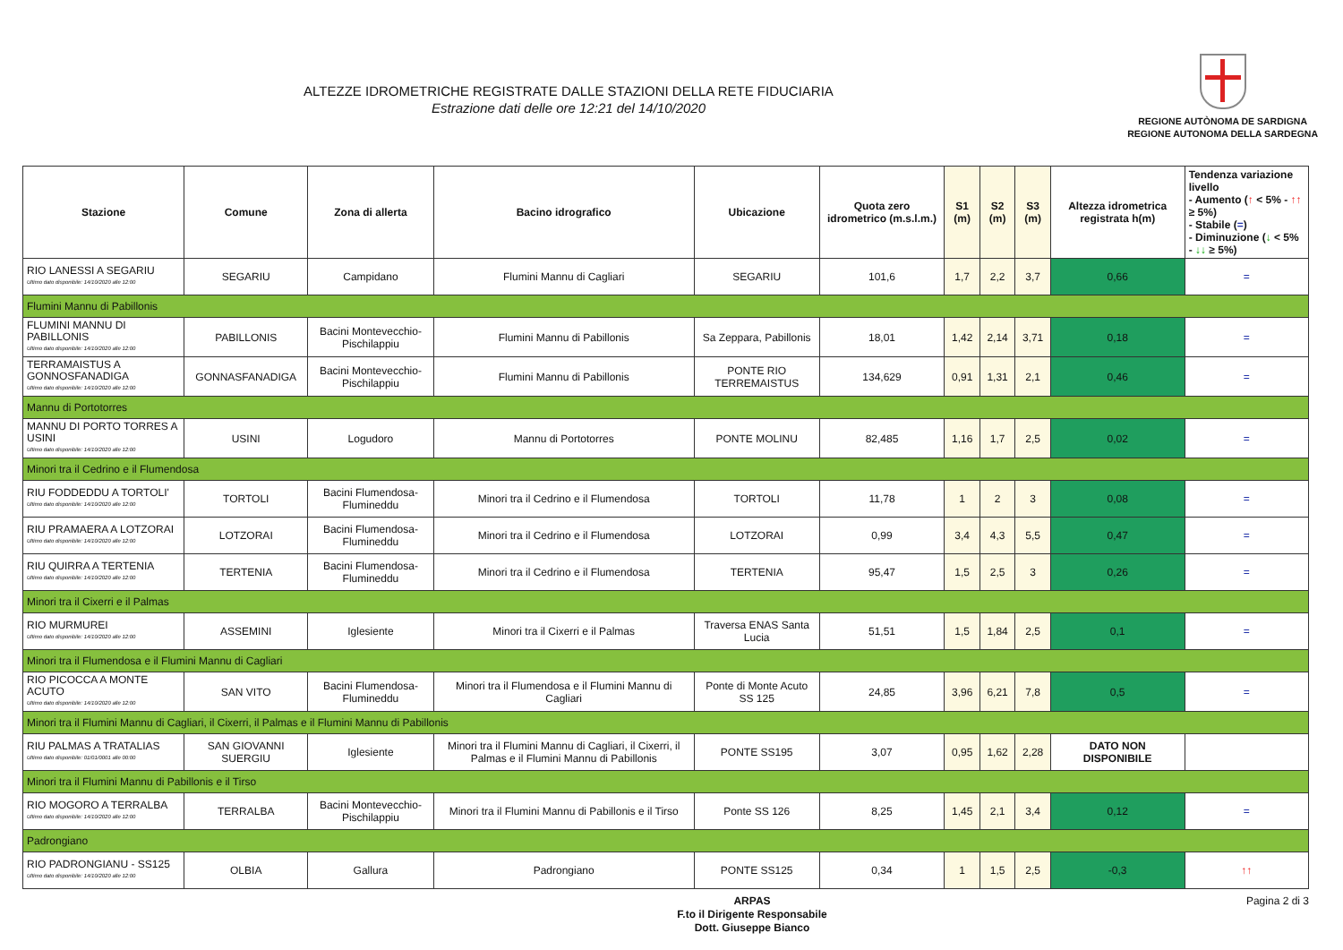ALTEZZE IDROMETRICHE REGISTRATE DALLE STAZIONI DELLA RETE FIDUCIARIA
Estrazione dati delle ore 12:21 del 14/10/2020
REGIONE AUTÒNOMA DE SARDIGNA
REGIONE AUTONOMA DELLA SARDEGNA
| Stazione | Comune | Zona di allerta | Bacino idrografico | Ubicazione | Quota zero idrometrico (m.s.l.m.) | S1 (m) | S2 (m) | S3 (m) | Altezza idrometrica registrata h(m) | Tendenza variazione livello - Aumento ( ↑ < 5% - ↑↑ ≥ 5%) - Stabile ( = ) - Diminuzione ( ↓ < 5% - ↓↓ ≥ 5%) |
| --- | --- | --- | --- | --- | --- | --- | --- | --- | --- | --- |
| RIO LANESSI A SEGARIU Ultimo dato disponibile: 14/10/2020 alle 12:00 | SEGARIU | Campidano | Flumini Mannu di Cagliari | SEGARIU | 101,6 | 1,7 | 2,2 | 3,7 | 0,66 | = |
| Flumini Mannu di Pabillonis | | | | | | | | | | |
| FLUMINI MANNU DI PABILLONIS Ultimo dato disponibile: 14/10/2020 alle 12:00 | PABILLONIS | Bacini Montevecchio-Pischilappiu | Flumini Mannu di Pabillonis | Sa Zeppara, Pabillonis | 18,01 | 1,42 | 2,14 | 3,71 | 0,18 | = |
| TERRAMAISTUS A GONNOSFANADIGA Ultimo dato disponibile: 14/10/2020 alle 12:00 | GONNASFANADIGA | Bacini Montevecchio-Pischilappiu | Flumini Mannu di Pabillonis | PONTE RIO TERREMAISTUS | 134,629 | 0,91 | 1,31 | 2,1 | 0,46 | = |
| Mannu di Portotorres | | | | | | | | | | |
| MANNU DI PORTO TORRES A USINI Ultimo dato disponibile: 14/10/2020 alle 12:00 | USINI | Logudoro | Mannu di Portotorres | PONTE MOLINU | 82,485 | 1,16 | 1,7 | 2,5 | 0,02 | = |
| Minori tra il Cedrino e il Flumendosa | | | | | | | | | | |
| RIU FODDEDDU A TORTOLI' Ultimo dato disponibile: 14/10/2020 alle 12:00 | TORTOLI | Bacini Flumendosa-Flumineddu | Minori tra il Cedrino e il Flumendosa | TORTOLI | 11,78 | 1 | 2 | 3 | 0,08 | = |
| RIU PRAMAERA A LOTZORAI Ultimo dato disponibile: 14/10/2020 alle 12:00 | LOTZORAI | Bacini Flumendosa-Flumineddu | Minori tra il Cedrino e il Flumendosa | LOTZORAI | 0,99 | 3,4 | 4,3 | 5,5 | 0,47 | = |
| RIU QUIRRA A TERTENIA Ultimo dato disponibile: 14/10/2020 alle 12:00 | TERTENIA | Bacini Flumendosa-Flumineddu | Minori tra il Cedrino e il Flumendosa | TERTENIA | 95,47 | 1,5 | 2,5 | 3 | 0,26 | = |
| Minori tra il Cixerri e il Palmas | | | | | | | | | | |
| RIO MURMUREI Ultimo dato disponibile: 14/10/2020 alle 12:00 | ASSEMINI | Iglesiente | Minori tra il Cixerri e il Palmas | Traversa ENAS Santa Lucia | 51,51 | 1,5 | 1,84 | 2,5 | 0,1 | = |
| Minori tra il Flumendosa e il Flumini Mannu di Cagliari | | | | | | | | | | |
| RIO PICOCCA A MONTE ACUTO Ultimo dato disponibile: 14/10/2020 alle 12:00 | SAN VITO | Bacini Flumendosa-Flumineddu | Minori tra il Flumendosa e il Flumini Mannu di Cagliari | Ponte di Monte Acuto SS 125 | 24,85 | 3,96 | 6,21 | 7,8 | 0,5 | = |
| Minori tra il Flumini Mannu di Cagliari, il Cixerri, il Palmas e il Flumini Mannu di Pabillonis | | | | | | | | | | |
| RIU PALMAS A TRATALIAS Ultimo dato disponibile: 01/01/0001 alle 00:00 | SAN GIOVANNI SUERGIU | Iglesiente | Minori tra il Flumini Mannu di Cagliari, il Cixerri, il Palmas e il Flumini Mannu di Pabillonis | PONTE SS195 | 3,07 | 0,95 | 1,62 | 2,28 | DATO NON DISPONIBILE | |
| Minori tra il Flumini Mannu di Pabillonis e il Tirso | | | | | | | | | | |
| RIO MOGORO A TERRALBA Ultimo dato disponibile: 14/10/2020 alle 12:00 | TERRALBA | Bacini Montevecchio-Pischilappiu | Minori tra il Flumini Mannu di Pabillonis e il Tirso | Ponte SS 126 | 8,25 | 1,45 | 2,1 | 3,4 | 0,12 | = |
| Padrongiano | | | | | | | | | | |
| RIO PADRONGIANU - SS125 Ultimo dato disponibile: 14/10/2020 alle 12:00 | OLBIA | Gallura | Padrongiano | PONTE SS125 | 0,34 | 1 | 1,5 | 2,5 | -0,3 | ↑↑ |
ARPAS
F.to il Dirigente Responsabile
Dott. Giuseppe Bianco
Pagina 2 di 3